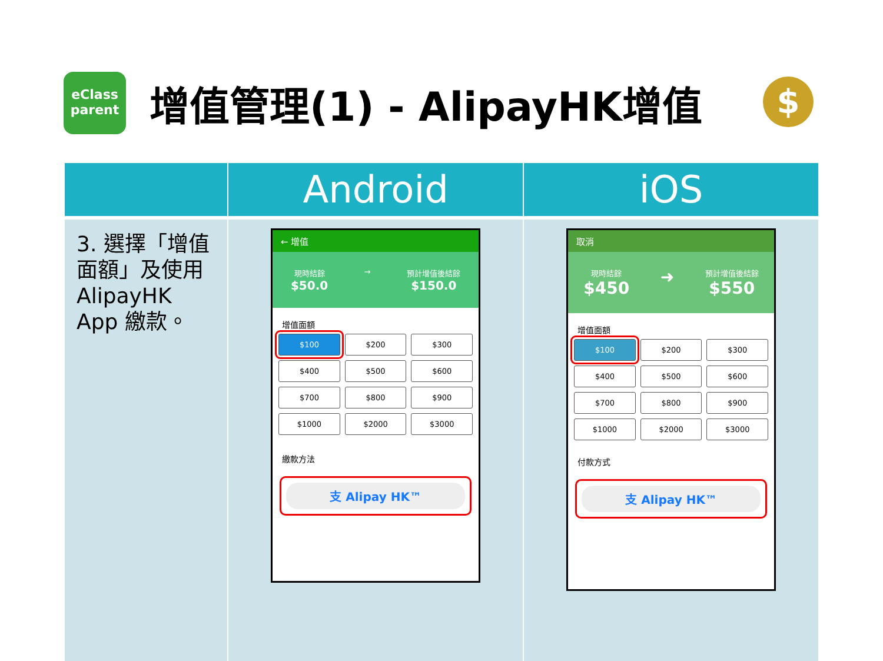eClass
parent
增值管理(1) - AlipayHK增值
$
| | Android | iOS |
| --- | --- | --- |
| 3. 選擇「增值面額」及使用 AlipayHK App 繳款。 | ← 增值 現時結餘 $50.0 → 預計增值後結餘 $150.0 增值面額 $100 $200 $300 $400 $500 $600 $700 $800 $900 $1000 $2000 $3000 繳款方法 支 Alipay HK™ | 取消 現時結餘 $450 ➜ 預計增值後結餘 $550 增值面額 $100 $200 $300 $400 $500 $600 $700 $800 $900 $1000 $2000 $3000 付款方式 支 Alipay HK™ |